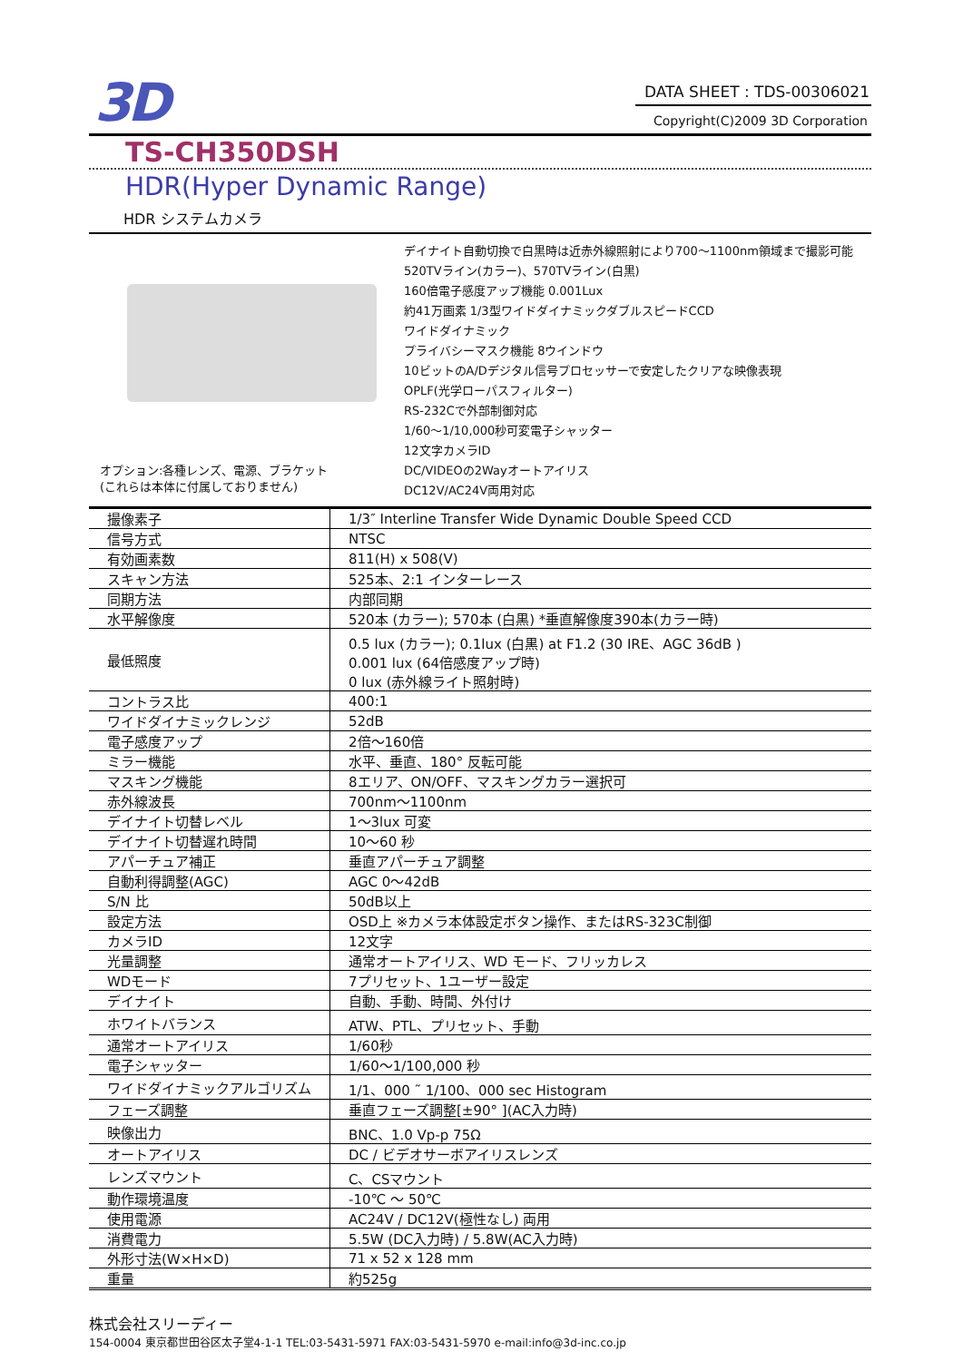3D
DATA SHEET : TDS-00306021
Copyright(C)2009 3D Corporation
TS-CH350DSH
HDR(Hyper Dynamic Range)
HDR システムカメラ
オプション:各種レンズ、電源、ブラケット
(これらは本体に付属しておりません)
デイナイト自動切換で白黒時は近赤外線照射により700～1100nm領域まで撮影可能
520TVライン(カラー)、570TVライン(白黒)
160倍電子感度アップ機能 0.001Lux
約41万画素 1/3型ワイドダイナミックダブルスピードCCD
ワイドダイナミック
プライバシーマスク機能 8ウインドウ
10ビットのA/Dデジタル信号プロセッサーで安定したクリアな映像表現
OPLF(光学ローパスフィルター)
RS-232Cで外部制御対応
1/60～1/10,000秒可変電子シャッター
12文字カメラID
DC/VIDEOの2Wayオートアイリス
DC12V/AC24V両用対応
| 撮像素子 | 1/3″ Interline Transfer Wide Dynamic Double Speed CCD |
| 信号方式 | NTSC |
| 有効画素数 | 811(H) x 508(V) |
| スキャン方法 | 525本、2:1 インターレース |
| 同期方法 | 内部同期 |
| 水平解像度 | 520本 (カラー); 570本 (白黒) *垂直解像度390本(カラー時) |
| 最低照度 | 0.5 lux (カラー); 0.1lux (白黒) at F1.2 (30 IRE、AGC 36dB ) 0.001 lux (64倍感度アップ時) 0 lux (赤外線ライト照射時) |
| コントラス比 | 400:1 |
| ワイドダイナミックレンジ | 52dB |
| 電子感度アップ | 2倍～160倍 |
| ミラー機能 | 水平、垂直、180° 反転可能 |
| マスキング機能 | 8エリア、ON/OFF、マスキングカラー選択可 |
| 赤外線波長 | 700nm～1100nm |
| デイナイト切替レベル | 1～3lux 可変 |
| デイナイト切替遅れ時間 | 10～60 秒 |
| アパーチュア補正 | 垂直アパーチュア調整 |
| 自動利得調整(AGC) | AGC 0～42dB |
| S/N 比 | 50dB以上 |
| 設定方法 | OSD上 ※カメラ本体設定ボタン操作、またはRS-323C制御 |
| カメラID | 12文字 |
| 光量調整 | 通常オートアイリス、WD モード、フリッカレス |
| WDモード | 7プリセット、1ユーザー設定 |
| デイナイト | 自動、手動、時間、外付け |
| ホワイトバランス | ATW、PTL、プリセット、手動 |
| 通常オートアイリス | 1/60秒 |
| 電子シャッター | 1/60～1/100,000 秒 |
| ワイドダイナミックアルゴリズム | 1/1、000 ˜ 1/100、000 sec Histogram |
| フェーズ調整 | 垂直フェーズ調整[±90° ](AC入力時) |
| 映像出力 | BNC、1.0 Vp-p 75Ω |
| オートアイリス | DC / ビデオサーボアイリスレンズ |
| レンズマウント | C、CSマウント |
| 動作環境温度 | -10℃ ～ 50℃ |
| 使用電源 | AC24V / DC12V(極性なし) 両用 |
| 消費電力 | 5.5W (DC入力時) / 5.8W(AC入力時) |
| 外形寸法(W×H×D) | 71 x 52 x 128 mm |
| 重量 | 約525g |
株式会社スリーディー
154-0004 東京都世田谷区太子堂4-1-1 TEL:03-5431-5971 FAX:03-5431-5970 e-mail:info@3d-inc.co.jp